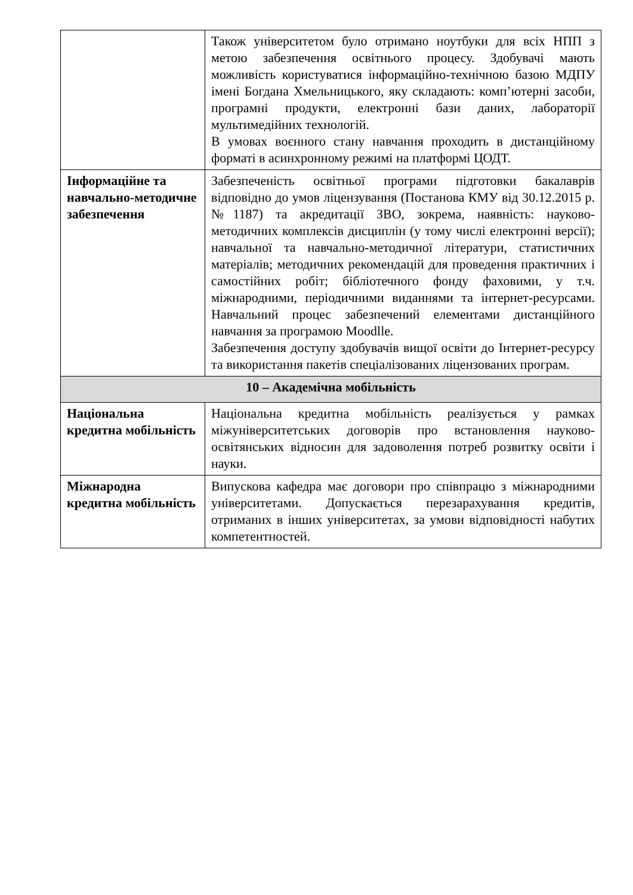| | Також університетом було отримано ноутбуки для всіх НПП з метою забезпечення освітнього процесу. Здобувачі мають можливість користуватися інформаційно-технічною базою МДПУ імені Богдана Хмельницького, яку складають: комп’ютерні засоби, програмні продукти, електронні бази даних, лабораторії мультимедійних технологій. В умовах воєнного стану навчання проходить в дистанційному форматі в асинхронному режимі на платформі ЦОДТ. |
| Інформаційне та навчально-методичне забезпечення | Забезпеченість освітньої програми підготовки бакалаврів відповідно до умов ліцензування (Постанова КМУ від 30.12.2015 р. №1187) та акредитації ЗВО, зокрема, наявність: науково-методичних комплексів дисциплін (у тому числі електронні версії); навчальної та навчально-методичної літератури, статистичних матеріалів; методичних рекомендацій для проведення практичних і самостійних робіт; бібліотечного фонду фаховими, у т.ч. міжнародними, періодичними виданнями та інтернет-ресурсами. Навчальний процес забезпечений елементами дистанційного навчання за програмою Moodlle. Забезпечення доступу здобувачів вищої освіти до Інтернет-ресурсу та використання пакетів спеціалізованих ліцензованих програм. |
| 10 – Академічна мобільність | |
| Національна кредитна мобільність | Національна кредитна мобільність реалізується у рамках міжуніверситетських договорів про встановлення науково-освітянських відносин для задоволення потреб розвитку освіти і науки. |
| Міжнародна кредитна мобільність | Випускова кафедра має договори про співпрацю з міжнародними університетами. Допускається перезарахування кредитів, отриманих в інших університетах, за умови відповідності набутих компетентностей. |